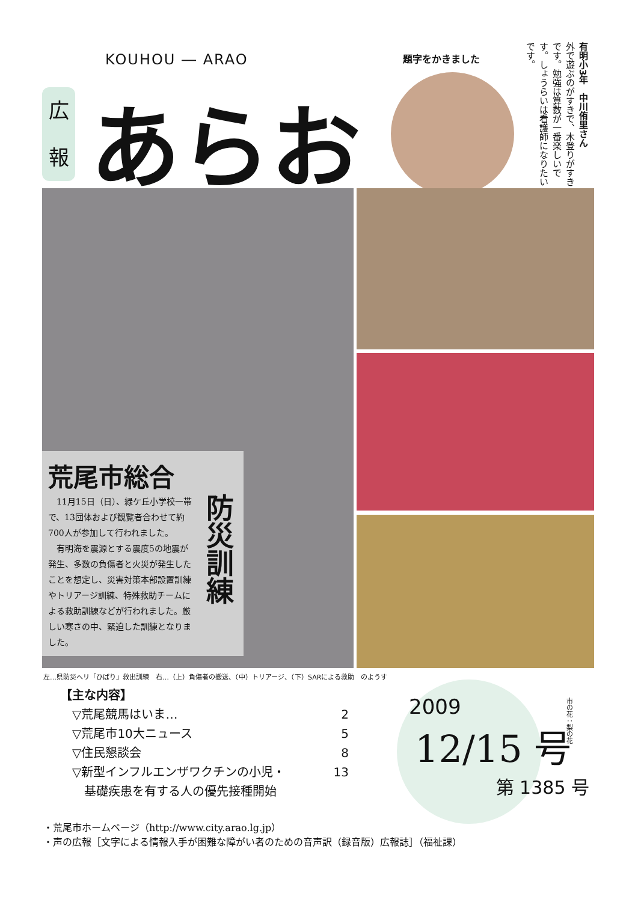KOUHOU ― ARAO
広
報
あらお 題字をかきました
有明小3年　中川侑里さん
外で遊ぶのがすきで、木登りがすきです。勉強は算数が一番楽しいです。しょうらいは看護師になりたいです。
荒尾市総合
　11月15日（日）、緑ケ丘小学校一帯で、13団体および観覧者合わせて約700人が参加して行われました。
　有明海を震源とする震度5の地震が発生、多数の負傷者と火災が発生したことを想定し、災害対策本部設置訓練やトリアージ訓練、特殊救助チームによる救助訓練などが行われました。厳しい寒さの中、緊迫した訓練となりました。
防災訓練
左…県防災ヘリ「ひばり」救出訓練　右…（上）負傷者の搬送、（中）トリアージ、（下）SARによる救助　のようす
【主な内容】
▽荒尾競馬はいま… 2
▽荒尾市10大ニュース 5
▽住民懇談会 8
▽新型インフルエンザワクチンの小児・
　基礎疾患を有する人の優先接種開始 13
2009
12/15 号
第 1385 号
市の花：梨の花
・荒尾市ホームページ（http://www.city.arao.lg.jp）
・声の広報［文字による情報入手が困難な障がい者のための音声訳（録音版）広報誌］（福祉課）